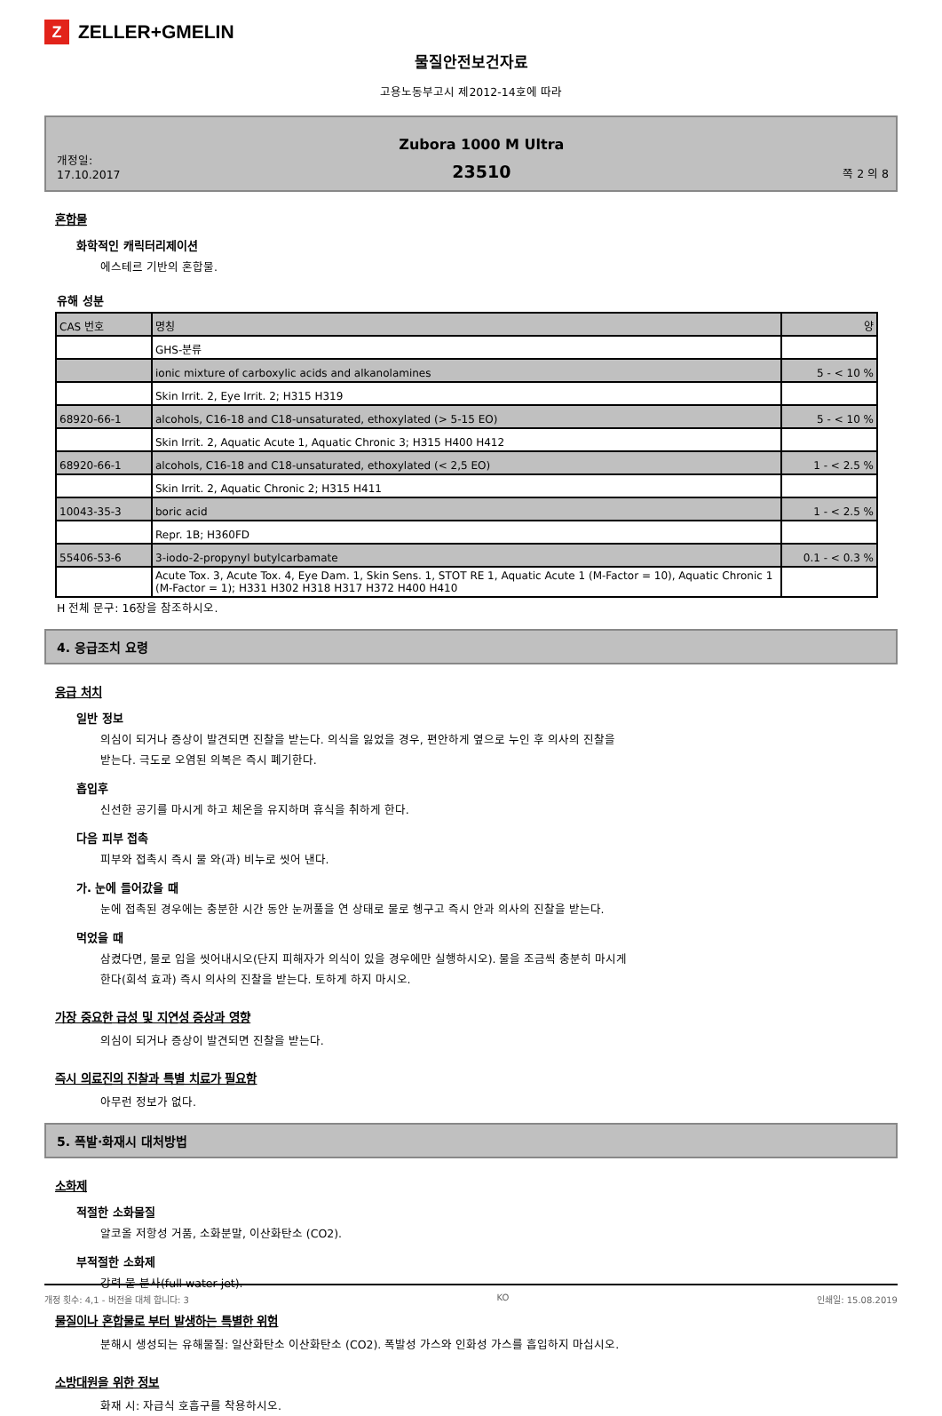Z ZELLER+GMELIN
물질안전보건자료
고용노동부고시 제2012-14호에 따라
개정일:
17.10.2017
Zubora 1000 M Ultra
23510
쪽 2 의 8
혼합물
화학적인 캐릭터리제이션
에스테르 기반의 혼합물.
유해 성분
| CAS 번호 | 명칭 | 양 |
| | GHS-분류 | |
| | ionic mixture of carboxylic acids and alkanolamines | 5 - < 10 % |
| | Skin Irrit. 2, Eye Irrit. 2; H315 H319 | |
| 68920-66-1 | alcohols, C16-18 and C18-unsaturated, ethoxylated (> 5-15 EO) | 5 - < 10 % |
| | Skin Irrit. 2, Aquatic Acute 1, Aquatic Chronic 3; H315 H400 H412 | |
| 68920-66-1 | alcohols, C16-18 and C18-unsaturated, ethoxylated (< 2,5 EO) | 1 - < 2.5 % |
| | Skin Irrit. 2, Aquatic Chronic 2; H315 H411 | |
| 10043-35-3 | boric acid | 1 - < 2.5 % |
| | Repr. 1B; H360FD | |
| 55406-53-6 | 3-iodo-2-propynyl butylcarbamate | 0.1 - < 0.3 % |
| | Acute Tox. 3, Acute Tox. 4, Eye Dam. 1, Skin Sens. 1, STOT RE 1, Aquatic Acute 1 (M-Factor = 10), Aquatic Chronic 1 (M-Factor = 1); H331 H302 H318 H317 H372 H400 H410 | |
H 전체 문구: 16장을 참조하시오.
4. 응급조치 요령
응급 처치
일반 정보
의심이 되거나 증상이 발견되면 진찰을 받는다. 의식을 잃었을 경우, 편안하게 옆으로 누인 후 의사의 진찰을
받는다. 극도로 오염된 의복은 즉시 폐기한다.
흡입후
신선한 공기를 마시게 하고 체온을 유지하며 휴식을 취하게 한다.
다음 피부 접촉
피부와 접촉시 즉시 물 와(과) 비누로 씻어 낸다.
가. 눈에 들어갔을 때
눈에 접촉된 경우에는 충분한 시간 동안 눈꺼풀을 연 상태로 물로 헹구고 즉시 안과 의사의 진찰을 받는다.
먹었을 때
삼켰다면, 물로 입을 씻어내시오(단지 피해자가 의식이 있을 경우에만 실행하시오). 물을 조금씩 충분히 마시게
한다(희석 효과) 즉시 의사의 진찰을 받는다. 토하게 하지 마시오.
가장 중요한 급성 및 지연성 증상과 영향
의심이 되거나 증상이 발견되면 진찰을 받는다.
즉시 의료진의 진찰과 특별 치료가 필요함
아무런 정보가 없다.
5. 폭발·화재시 대처방법
소화제
적절한 소화물질
알코올 저항성 거품, 소화분말, 이산화탄소 (CO2).
부적절한 소화제
강력 물 분사(full water jet).
물질이나 혼합물로 부터 발생하는 특별한 위험
분해시 생성되는 유해물질: 일산화탄소 이산화탄소 (CO2). 폭발성 가스와 인화성 가스를 흡입하지 마십시오.
소방대원을 위한 정보
화재 시: 자급식 호흡구를 착용하시오.
개정 횟수: 4,1 - 버전을 대체 합니다: 3 KO 인쇄일: 15.08.2019